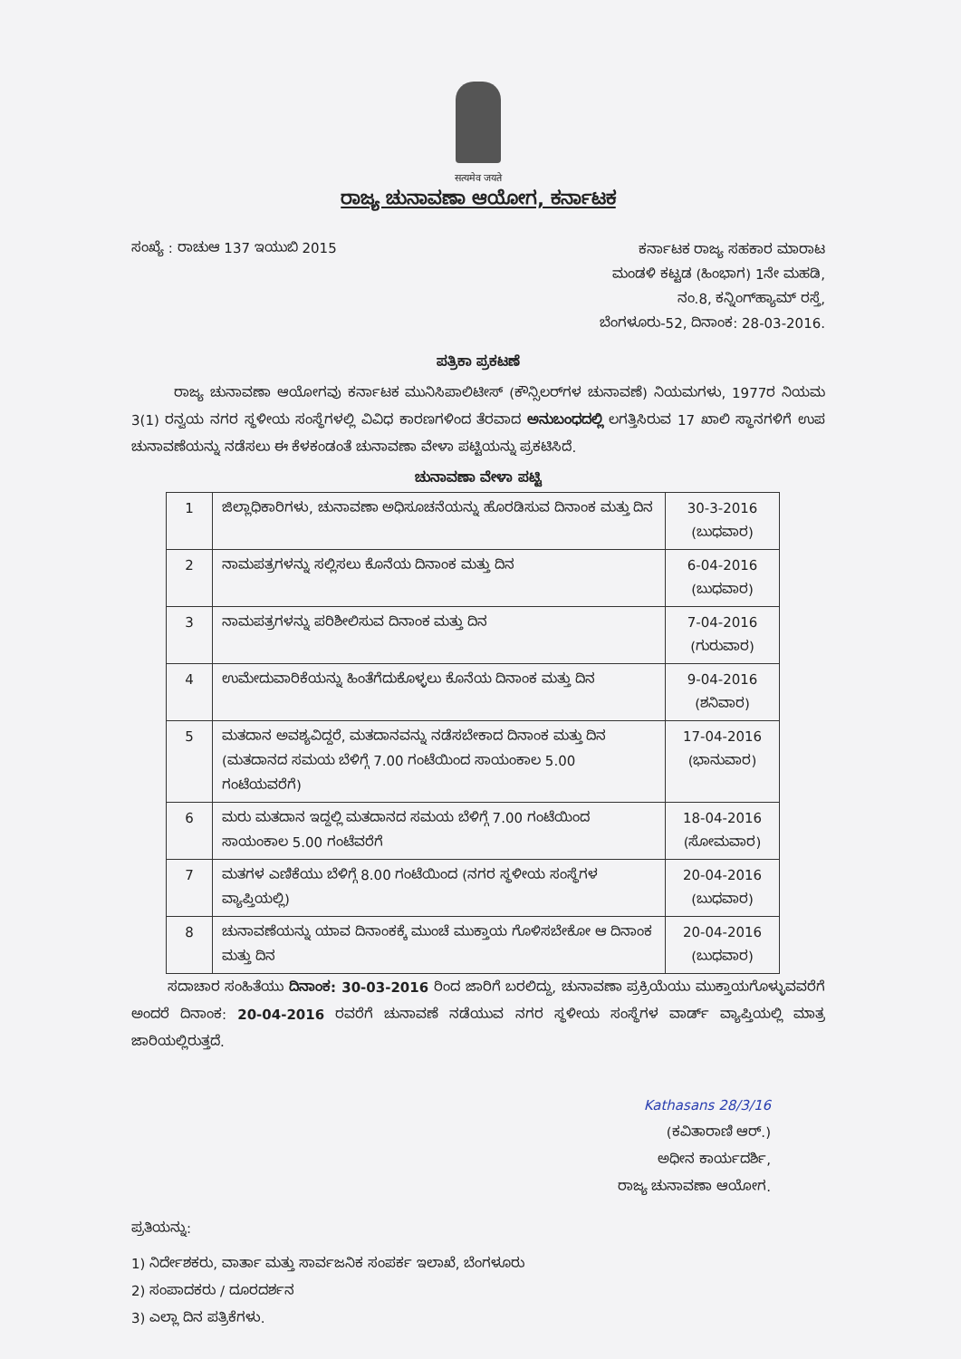सत्यमेव जयते
ರಾಜ್ಯ ಚುನಾವಣಾ ಆಯೋಗ, ಕರ್ನಾಟಕ
ಸಂಖ್ಯೆ : ರಾಚುಆ 137 ಇಯುಬಿ 2015
ಕರ್ನಾಟಕ ರಾಜ್ಯ ಸಹಕಾರ ಮಾರಾಟ
ಮಂಡಳಿ ಕಟ್ಟಡ (ಹಿಂಭಾಗ) 1ನೇ ಮಹಡಿ,
ನಂ.8, ಕನ್ನಿಂಗ್‌ಹ್ಯಾಮ್ ರಸ್ತೆ,
ಬೆಂಗಳೂರು-52, ದಿನಾಂಕ: 28-03-2016.
ಪತ್ರಿಕಾ ಪ್ರಕಟಣೆ
ರಾಜ್ಯ ಚುನಾವಣಾ ಆಯೋಗವು ಕರ್ನಾಟಕ ಮುನಿಸಿಪಾಲಿಟೀಸ್ (ಕೌನ್ಸಿಲರ್‌ಗಳ ಚುನಾವಣೆ) ನಿಯಮಗಳು, 1977ರ ನಿಯಮ 3(1) ರನ್ವಯ ನಗರ ಸ್ಥಳೀಯ ಸಂಸ್ಥೆಗಳಲ್ಲಿ ವಿವಿಧ ಕಾರಣಗಳಿಂದ ತೆರವಾದ ಅನುಬಂಧದಲ್ಲಿ ಲಗತ್ತಿಸಿರುವ 17 ಖಾಲಿ ಸ್ಥಾನಗಳಿಗೆ ಉಪ ಚುನಾವಣೆಯನ್ನು ನಡೆಸಲು ಈ ಕೆಳಕಂಡಂತೆ ಚುನಾವಣಾ ವೇಳಾ ಪಟ್ಟಿಯನ್ನು ಪ್ರಕಟಿಸಿದೆ.
ಚುನಾವಣಾ ವೇಳಾ ಪಟ್ಟಿ
| 1 | ಜಿಲ್ಲಾಧಿಕಾರಿಗಳು, ಚುನಾವಣಾ ಅಧಿಸೂಚನೆಯನ್ನು ಹೊರಡಿಸುವ ದಿನಾಂಕ ಮತ್ತು ದಿನ | 30-3-2016 (ಬುಧವಾರ) |
| 2 | ನಾಮಪತ್ರಗಳನ್ನು ಸಲ್ಲಿಸಲು ಕೊನೆಯ ದಿನಾಂಕ ಮತ್ತು ದಿನ | 6-04-2016 (ಬುಧವಾರ) |
| 3 | ನಾಮಪತ್ರಗಳನ್ನು ಪರಿಶೀಲಿಸುವ ದಿನಾಂಕ ಮತ್ತು ದಿನ | 7-04-2016 (ಗುರುವಾರ) |
| 4 | ಉಮೇದುವಾರಿಕೆಯನ್ನು ಹಿಂತೆಗೆದುಕೊಳ್ಳಲು ಕೊನೆಯ ದಿನಾಂಕ ಮತ್ತು ದಿನ | 9-04-2016 (ಶನಿವಾರ) |
| 5 | ಮತದಾನ ಅವಶ್ಯವಿದ್ದರೆ, ಮತದಾನವನ್ನು ನಡೆಸಬೇಕಾದ ದಿನಾಂಕ ಮತ್ತು ದಿನ (ಮತದಾನದ ಸಮಯ ಬೆಳಿಗ್ಗೆ 7.00 ಗಂಟೆಯಿಂದ ಸಾಯಂಕಾಲ 5.00 ಗಂಟೆಯವರೆಗೆ) | 17-04-2016 (ಭಾನುವಾರ) |
| 6 | ಮರು ಮತದಾನ ಇದ್ದಲ್ಲಿ ಮತದಾನದ ಸಮಯ ಬೆಳಿಗ್ಗೆ 7.00 ಗಂಟೆಯಿಂದ ಸಾಯಂಕಾಲ 5.00 ಗಂಟೆವರೆಗೆ | 18-04-2016 (ಸೋಮವಾರ) |
| 7 | ಮತಗಳ ಎಣಿಕೆಯು ಬೆಳಿಗ್ಗೆ 8.00 ಗಂಟೆಯಿಂದ (ನಗರ ಸ್ಥಳೀಯ ಸಂಸ್ಥೆಗಳ ವ್ಯಾಪ್ತಿಯಲ್ಲಿ) | 20-04-2016 (ಬುಧವಾರ) |
| 8 | ಚುನಾವಣೆಯನ್ನು ಯಾವ ದಿನಾಂಕಕ್ಕೆ ಮುಂಚೆ ಮುಕ್ತಾಯ ಗೊಳಿಸಬೇಕೋ ಆ ದಿನಾಂಕ ಮತ್ತು ದಿನ | 20-04-2016 (ಬುಧವಾರ) |
ಸದಾಚಾರ ಸಂಹಿತೆಯು ದಿನಾಂಕ: 30-03-2016 ರಿಂದ ಜಾರಿಗೆ ಬರಲಿದ್ದು, ಚುನಾವಣಾ ಪ್ರಕ್ರಿಯೆಯು ಮುಕ್ತಾಯಗೊಳ್ಳುವವರೆಗೆ ಅಂದರೆ ದಿನಾಂಕ: 20-04-2016 ರವರೆಗೆ ಚುನಾವಣೆ ನಡೆಯುವ ನಗರ ಸ್ಥಳೀಯ ಸಂಸ್ಥೆಗಳ ವಾರ್ಡ್ ವ್ಯಾಪ್ತಿಯಲ್ಲಿ ಮಾತ್ರ ಜಾರಿಯಲ್ಲಿರುತ್ತದೆ.
Kathasans 28/3/16
(ಕವಿತಾರಾಣಿ ಆರ್.)
ಅಧೀನ ಕಾರ್ಯದರ್ಶಿ,
ರಾಜ್ಯ ಚುನಾವಣಾ ಆಯೋಗ.
ಪ್ರತಿಯನ್ನು:
1) ನಿರ್ದೇಶಕರು, ವಾರ್ತಾ ಮತ್ತು ಸಾರ್ವಜನಿಕ ಸಂಪರ್ಕ ಇಲಾಖೆ, ಬೆಂಗಳೂರು
2) ಸಂಪಾದಕರು / ದೂರದರ್ಶನ
3) ಎಲ್ಲಾ ದಿನ ಪತ್ರಿಕೆಗಳು.